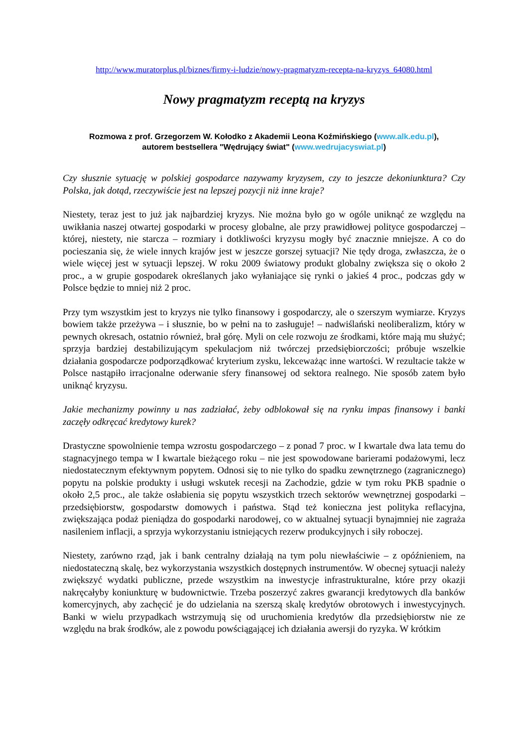http://www.muratorplus.pl/biznes/firmy-i-ludzie/nowy-pragmatyzm-recepta-na-kryzys_64080.html
Nowy pragmatyzm receptą na kryzys
Rozmowa z prof. Grzegorzem W. Kołodko z Akademii Leona Koźmińskiego (www.alk.edu.pl),
autorem bestsellera "Wędrujący świat" (www.wedrujacyswiat.pl)
Czy słusznie sytuację w polskiej gospodarce nazywamy kryzysem, czy to jeszcze dekoniunktura? Czy Polska, jak dotąd, rzeczywiście jest na lepszej pozycji niż inne kraje?
Niestety, teraz jest to już jak najbardziej kryzys. Nie można było go w ogóle uniknąć ze względu na uwikłania naszej otwartej gospodarki w procesy globalne, ale przy prawidłowej polityce gospodarczej – której, niestety, nie starcza – rozmiary i dotkliwości kryzysu mogły być znacznie mniejsze. A co do pocieszania się, że wiele innych krajów jest w jeszcze gorszej sytuacji? Nie tędy droga, zwłaszcza, że o wiele więcej jest w sytuacji lepszej. W roku 2009 światowy produkt globalny zwiększa się o około 2 proc., a w grupie gospodarek określanych jako wyłaniające się rynki o jakieś 4 proc., podczas gdy w Polsce będzie to mniej niż 2 proc.
Przy tym wszystkim jest to kryzys nie tylko finansowy i gospodarczy, ale o szerszym wymiarze. Kryzys bowiem także przeżywa – i słusznie, bo w pełni na to zasługuje! – nadwiślański neoliberalizm, który w pewnych okresach, ostatnio również, brał górę. Myli on cele rozwoju ze środkami, które mają mu służyć; sprzyja bardziej destabilizującym spekulacjom niż twórczej przedsiębiorczości; próbuje wszelkie działania gospodarcze podporządkować kryterium zysku, lekceważąc inne wartości. W rezultacie także w Polsce nastąpiło irracjonalne oderwanie sfery finansowej od sektora realnego. Nie sposób zatem było uniknąć kryzysu.
Jakie mechanizmy powinny u nas zadziałać, żeby odblokował się na rynku impas finansowy i banki zaczęły odkręcać kredytowy kurek?
Drastyczne spowolnienie tempa wzrostu gospodarczego – z ponad 7 proc. w I kwartale dwa lata temu do stagnacyjnego tempa w I kwartale bieżącego roku – nie jest spowodowane barierami podażowymi, lecz niedostatecznym efektywnym popytem. Odnosi się to nie tylko do spadku zewnętrznego (zagranicznego) popytu na polskie produkty i usługi wskutek recesji na Zachodzie, gdzie w tym roku PKB spadnie o około 2,5 proc., ale także osłabienia się popytu wszystkich trzech sektorów wewnętrznej gospodarki – przedsiębiorstw, gospodarstw domowych i państwa. Stąd też konieczna jest polityka reflacyjna, zwiększająca podaż pieniądza do gospodarki narodowej, co w aktualnej sytuacji bynajmniej nie zagraża nasileniem inflacji, a sprzyja wykorzystaniu istniejących rezerw produkcyjnych i siły roboczej.
Niestety, zarówno rząd, jak i bank centralny działają na tym polu niewłaściwie – z opóźnieniem, na niedostateczną skalę, bez wykorzystania wszystkich dostępnych instrumentów. W obecnej sytuacji należy zwiększyć wydatki publiczne, przede wszystkim na inwestycje infrastrukturalne, które przy okazji nakręcałyby koniunkturę w budownictwie. Trzeba poszerzyć zakres gwarancji kredytowych dla banków komercyjnych, aby zachęcić je do udzielania na szerszą skalę kredytów obrotowych i inwestycyjnych. Banki w wielu przypadkach wstrzymują się od uruchomienia kredytów dla przedsiębiorstw nie ze względu na brak środków, ale z powodu powściągającej ich działania awersji do ryzyka. W krótkim